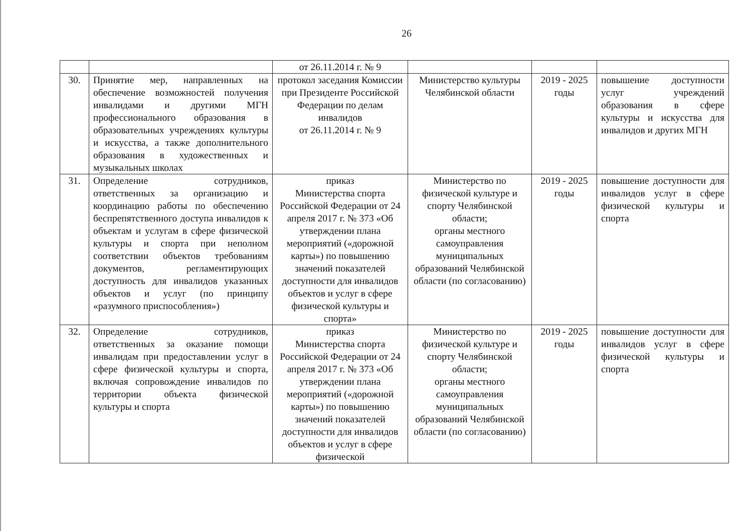26
| | | от 26.11.2014 г. № 9 | | | |
| 30. | Принятие мер, направленных на обеспечение возможностей получения инвалидами и другими МГН профессионального образования в образовательных учреждениях культуры и искусства, а также дополнительного образования в художественных и музыкальных школах | протокол заседания Комиссии при Президенте Российской Федерации по делам инвалидов от 26.11.2014 г. № 9 | Министерство культуры Челябинской области | 2019 - 2025 годы | повышение доступности услуг учреждений образования в сфере культуры и искусства для инвалидов и других МГН |
| 31. | Определение сотрудников, ответственных за организацию и координацию работы по обеспечению беспрепятственного доступа инвалидов к объектам и услугам в сфере физической культуры и спорта при неполном соответствии объектов требованиям документов, регламентирующих доступность для инвалидов указанных объектов и услуг (по принципу «разумного приспособления») | приказ Министерства спорта Российской Федерации от 24 апреля 2017 г. № 373 «Об утверждении плана мероприятий («дорожной карты») по повышению значений показателей доступности для инвалидов объектов и услуг в сфере физической культуры и спорта» | Министерство по физической культуре и спорту Челябинской области; органы местного самоуправления муниципальных образований Челябинской области (по согласованию) | 2019 - 2025 годы | повышение доступности для инвалидов услуг в сфере физической культуры и спорта |
| 32. | Определение сотрудников, ответственных за оказание помощи инвалидам при предоставлении услуг в сфере физической культуры и спорта, включая сопровождение инвалидов по территории объекта физической культуры и спорта | приказ Министерства спорта Российской Федерации от 24 апреля 2017 г. № 373 «Об утверждении плана мероприятий («дорожной карты») по повышению значений показателей доступности для инвалидов объектов и услуг в сфере физической | Министерство по физической культуре и спорту Челябинской области; органы местного самоуправления муниципальных образований Челябинской области (по согласованию) | 2019 - 2025 годы | повышение доступности для инвалидов услуг в сфере физической культуры и спорта |